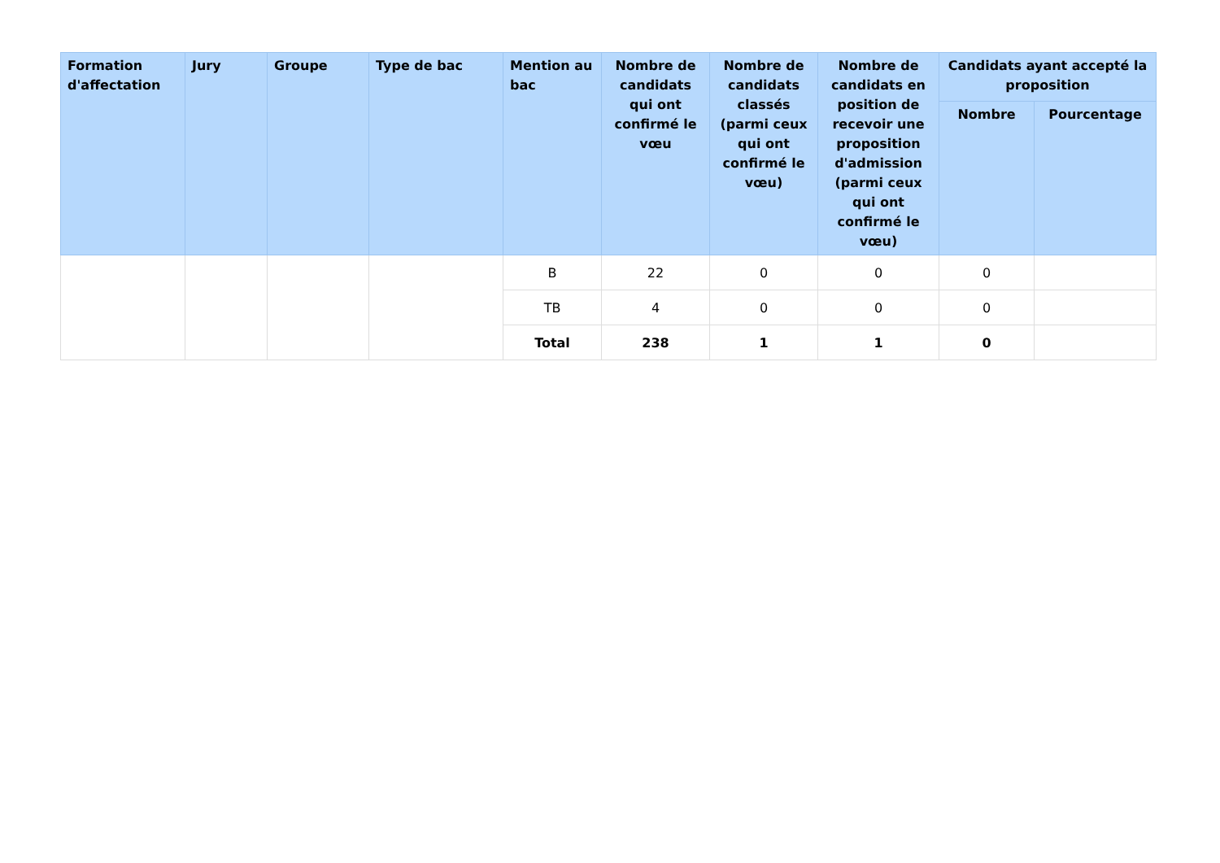| Formation d'affectation | Jury | Groupe | Type de bac | Mention au bac | Nombre de candidats qui ont confirmé le vœu | Nombre de candidats classés (parmi ceux qui ont confirmé le vœu) | Nombre de candidats en position de recevoir une proposition d'admission (parmi ceux qui ont confirmé le vœu) | Candidats ayant accepté la proposition | |
| --- | --- | --- | --- | --- | --- | --- | --- | --- | --- |
| | | | | | | | | Nombre | Pourcentage |
| | | | | B | 22 | 0 | 0 | 0 | |
| | | | | TB | 4 | 0 | 0 | 0 | |
| | | | | Total | 238 | 1 | 1 | 0 | |